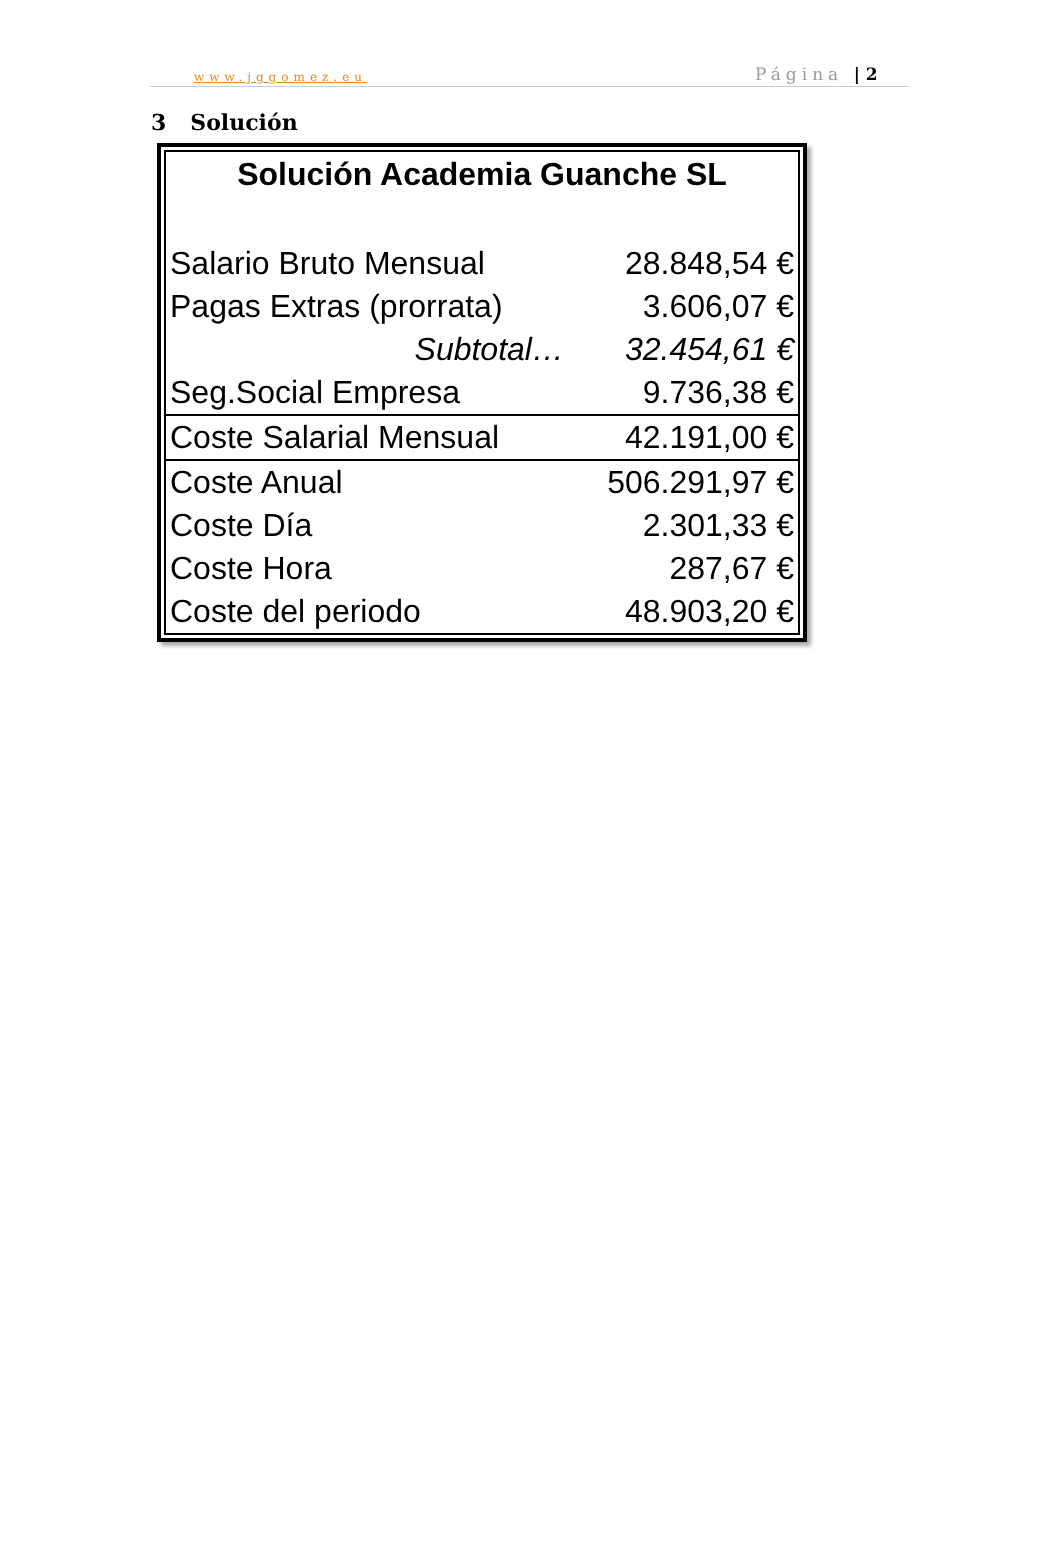www.jggomez.eu Página | 2
3 Solución
| Solución Academia Guanche SL | |
| --- | --- |
| Salario Bruto Mensual | 28.848,54 € |
| Pagas Extras (prorrata) | 3.606,07 € |
| Subtotal… | 32.454,61 € |
| Seg.Social Empresa | 9.736,38 € |
| Coste Salarial Mensual | 42.191,00 € |
| Coste Anual | 506.291,97 € |
| Coste Día | 2.301,33 € |
| Coste Hora | 287,67 € |
| Coste del periodo | 48.903,20 € |